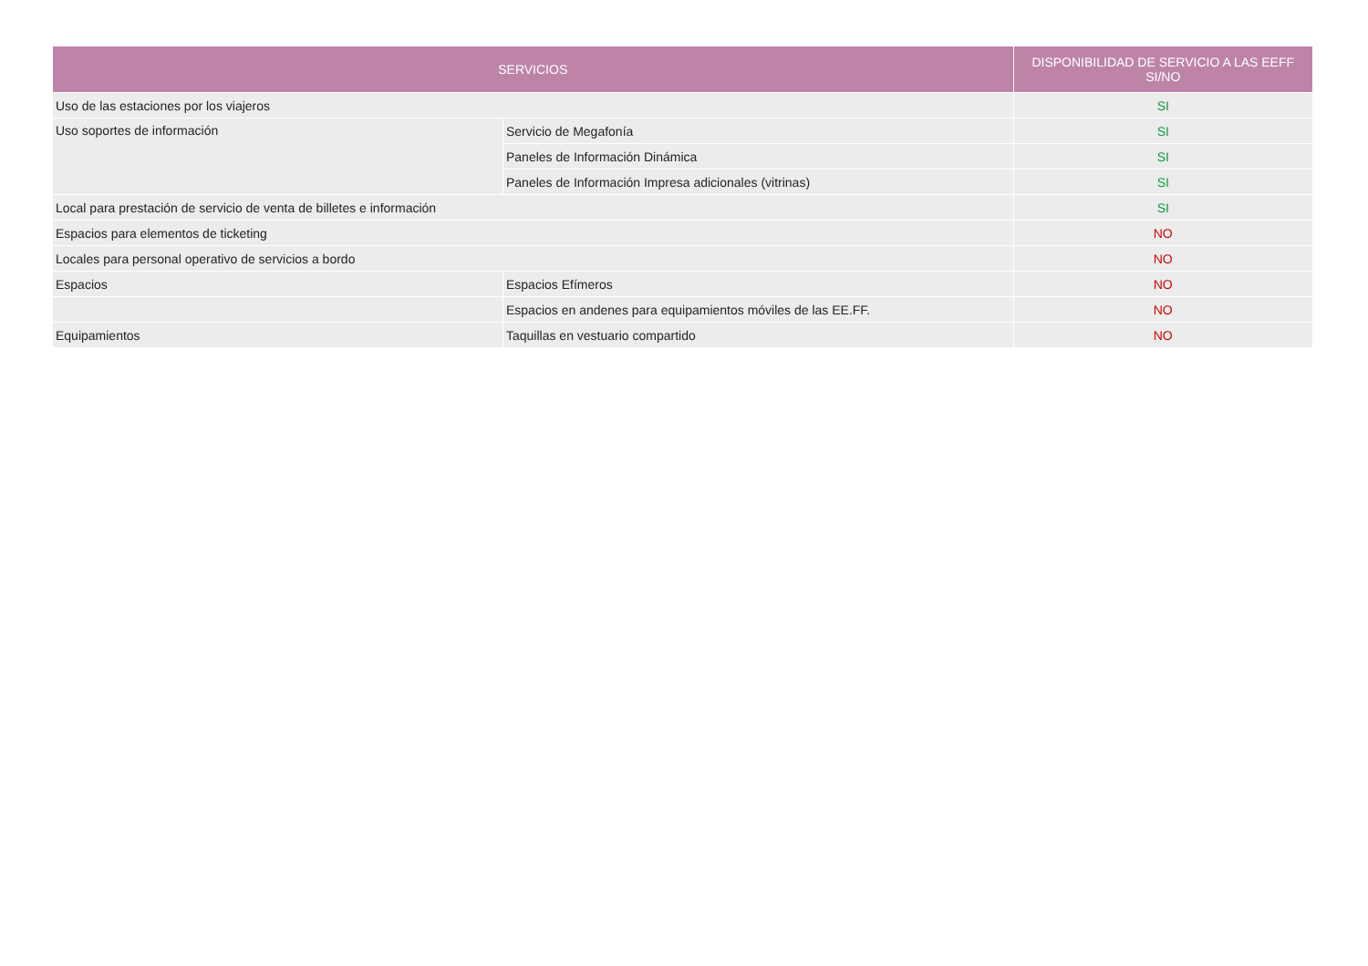| SERVICIOS | | DISPONIBILIDAD DE SERVICIO A LAS EEFF SI/NO |
| --- | --- | --- |
| Uso de las estaciones por los viajeros | | SI |
| Uso soportes de información | Servicio de Megafonía | SI |
| | Paneles de Información Dinámica | SI |
| | Paneles de Información Impresa adicionales (vitrinas) | SI |
| Local para prestación de servicio de venta de billetes e información | | SI |
| Espacios para elementos de ticketing | | NO |
| Locales para personal operativo de servicios a bordo | | NO |
| Espacios | Espacios Efímeros | NO |
| | Espacios en andenes para equipamientos móviles de las EE.FF. | NO |
| Equipamientos | Taquillas en vestuario compartido | NO |